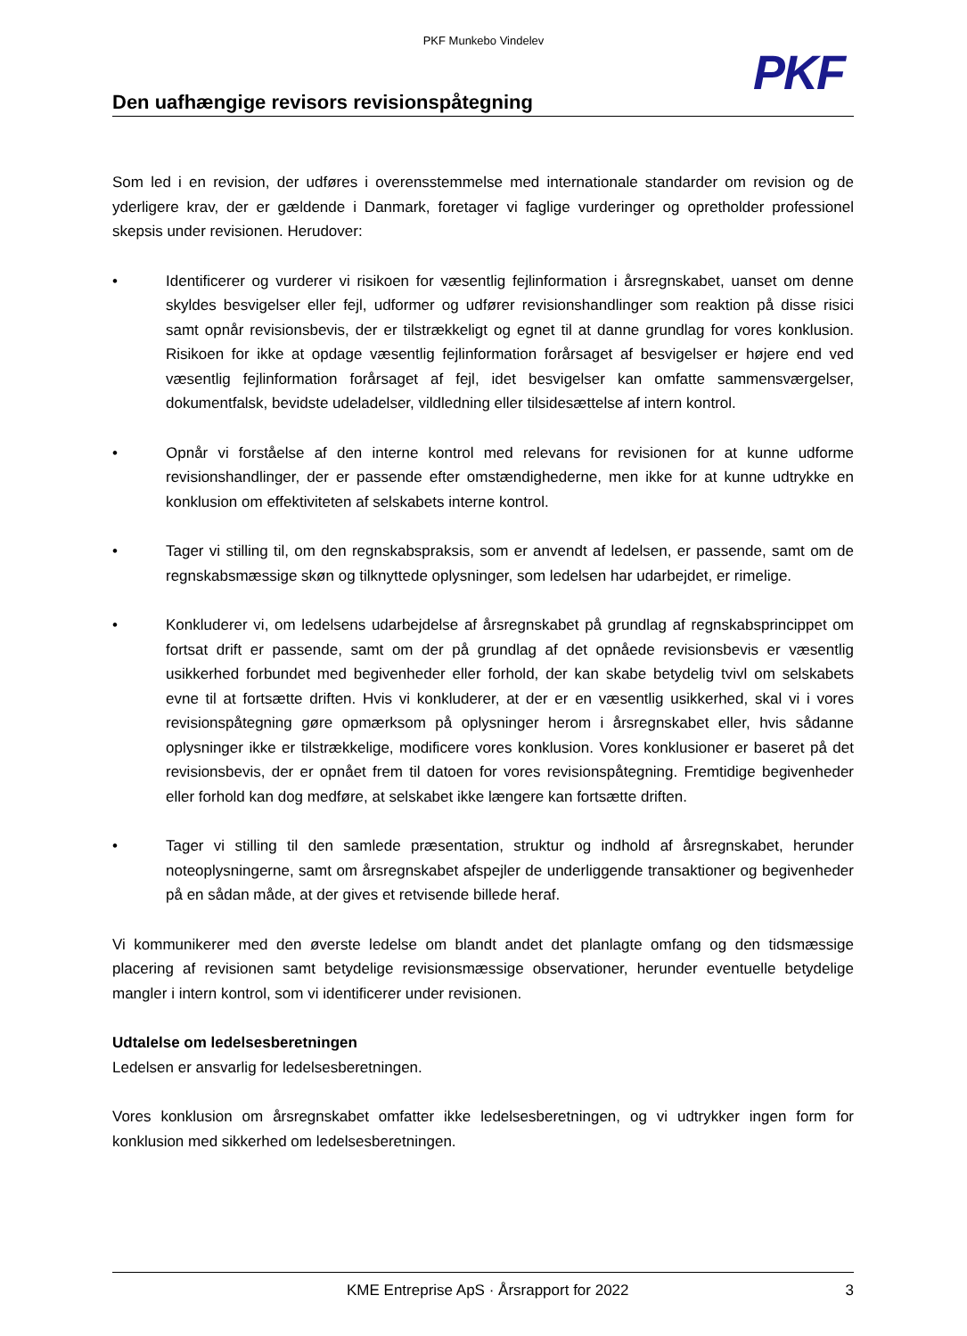PKF Munkebo Vindelev
PKF
Den uafhængige revisors revisionspåtegning
Som led i en revision, der udføres i overensstemmelse med internationale standarder om revision og de yderligere krav, der er gældende i Danmark, foretager vi faglige vurderinger og opretholder professionel skepsis under revisionen. Herudover:
• Identificerer og vurderer vi risikoen for væsentlig fejlinformation i årsregnskabet, uanset om denne skyldes besvigelser eller fejl, udformer og udfører revisionshandlinger som reaktion på disse risici samt opnår revisionsbevis, der er tilstrækkeligt og egnet til at danne grundlag for vores konklusion. Risikoen for ikke at opdage væsentlig fejlinformation forårsaget af besvigelser er højere end ved væsentlig fejlinformation forårsaget af fejl, idet besvigelser kan omfatte sammensværgelser, dokumentfalsk, bevidste udeladelser, vildledning eller tilsidesættelse af intern kontrol.
• Opnår vi forståelse af den interne kontrol med relevans for revisionen for at kunne udforme revisionshandlinger, der er passende efter omstændighederne, men ikke for at kunne udtrykke en konklusion om effektiviteten af selskabets interne kontrol.
• Tager vi stilling til, om den regnskabspraksis, som er anvendt af ledelsen, er passende, samt om de regnskabsmæssige skøn og tilknyttede oplysninger, som ledelsen har udarbejdet, er rimelige.
• Konkluderer vi, om ledelsens udarbejdelse af årsregnskabet på grundlag af regnskabsprincippet om fortsat drift er passende, samt om der på grundlag af det opnåede revisionsbevis er væsentlig usikkerhed forbundet med begivenheder eller forhold, der kan skabe betydelig tvivl om selskabets evne til at fortsætte driften. Hvis vi konkluderer, at der er en væsentlig usikkerhed, skal vi i vores revisionspåtegning gøre opmærksom på oplysninger herom i årsregnskabet eller, hvis sådanne oplysninger ikke er tilstrækkelige, modificere vores konklusion. Vores konklusioner er baseret på det revisionsbevis, der er opnået frem til datoen for vores revisionspåtegning. Fremtidige begivenheder eller forhold kan dog medføre, at selskabet ikke længere kan fortsætte driften.
• Tager vi stilling til den samlede præsentation, struktur og indhold af årsregnskabet, herunder noteoplysningerne, samt om årsregnskabet afspejler de underliggende transaktioner og begivenheder på en sådan måde, at der gives et retvisende billede heraf.
Vi kommunikerer med den øverste ledelse om blandt andet det planlagte omfang og den tidsmæssige placering af revisionen samt betydelige revisionsmæssige observationer, herunder eventuelle betydelige mangler i intern kontrol, som vi identificerer under revisionen.
Udtalelse om ledelsesberetningen
Ledelsen er ansvarlig for ledelsesberetningen.
Vores konklusion om årsregnskabet omfatter ikke ledelsesberetningen, og vi udtrykker ingen form for konklusion med sikkerhed om ledelsesberetningen.
KME Entreprise ApS · Årsrapport for 2022
3